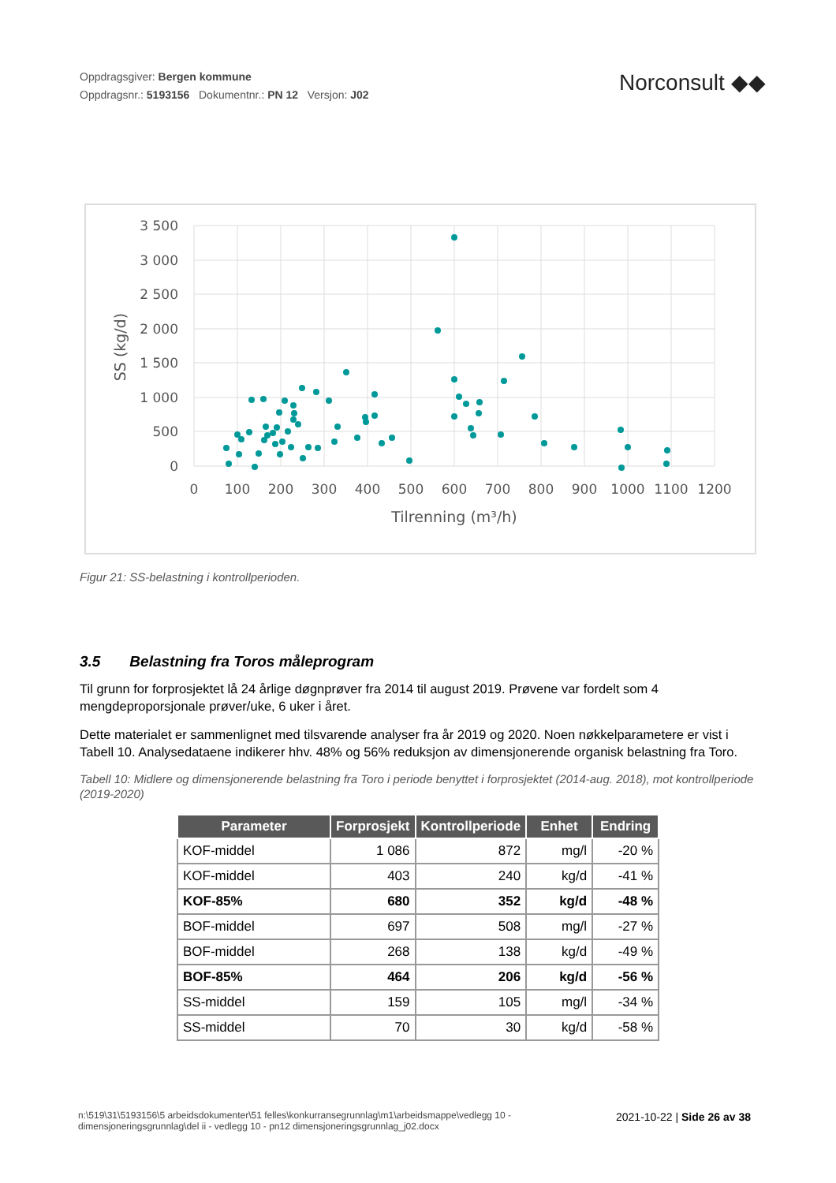Oppdragsgiver: Bergen kommune
Oppdragsnr.: 5193156 Dokumentnr.: PN 12 Versjon: J02
Norconsult ◆◆
3 500
3 000
2 500
2 000
1 500
1 000
500
0
0
100
200
300
400
500
600
700
800
900
1000
1100
1200
Tilrenning (m³/h)
SS (kg/d)
Figur 21: SS-belastning i kontrollperioden.
3.5 Belastning fra Toros måleprogram
Til grunn for forprosjektet lå 24 årlige døgnprøver fra 2014 til august 2019. Prøvene var fordelt som 4 mengdeproporsjonale prøver/uke, 6 uker i året.
Dette materialet er sammenlignet med tilsvarende analyser fra år 2019 og 2020. Noen nøkkelparametere er vist i Tabell 10. Analysedataene indikerer hhv. 48% og 56% reduksjon av dimensjonerende organisk belastning fra Toro.
Tabell 10: Midlere og dimensjonerende belastning fra Toro i periode benyttet i forprosjektet (2014-aug. 2018), mot kontrollperiode (2019-2020)
| Parameter | Forprosjekt | Kontrollperiode | Enhet | Endring |
| --- | --- | --- | --- | --- |
| KOF-middel | 1 086 | 872 | mg/l | -20 % |
| KOF-middel | 403 | 240 | kg/d | -41 % |
| KOF-85% | 680 | 352 | kg/d | -48 % |
| BOF-middel | 697 | 508 | mg/l | -27 % |
| BOF-middel | 268 | 138 | kg/d | -49 % |
| BOF-85% | 464 | 206 | kg/d | -56 % |
| SS-middel | 159 | 105 | mg/l | -34 % |
| SS-middel | 70 | 30 | kg/d | -58 % |
n:\519\31\5193156\5 arbeidsdokumenter\51 felles\konkurransegrunnlag\m1\arbeidsmappe\vedlegg 10 - dimensjoneringsgrunnlag\del ii - vedlegg 10 - pn12 dimensjoneringsgrunnlag_j02.docx
2021-10-22 | Side 26 av 38